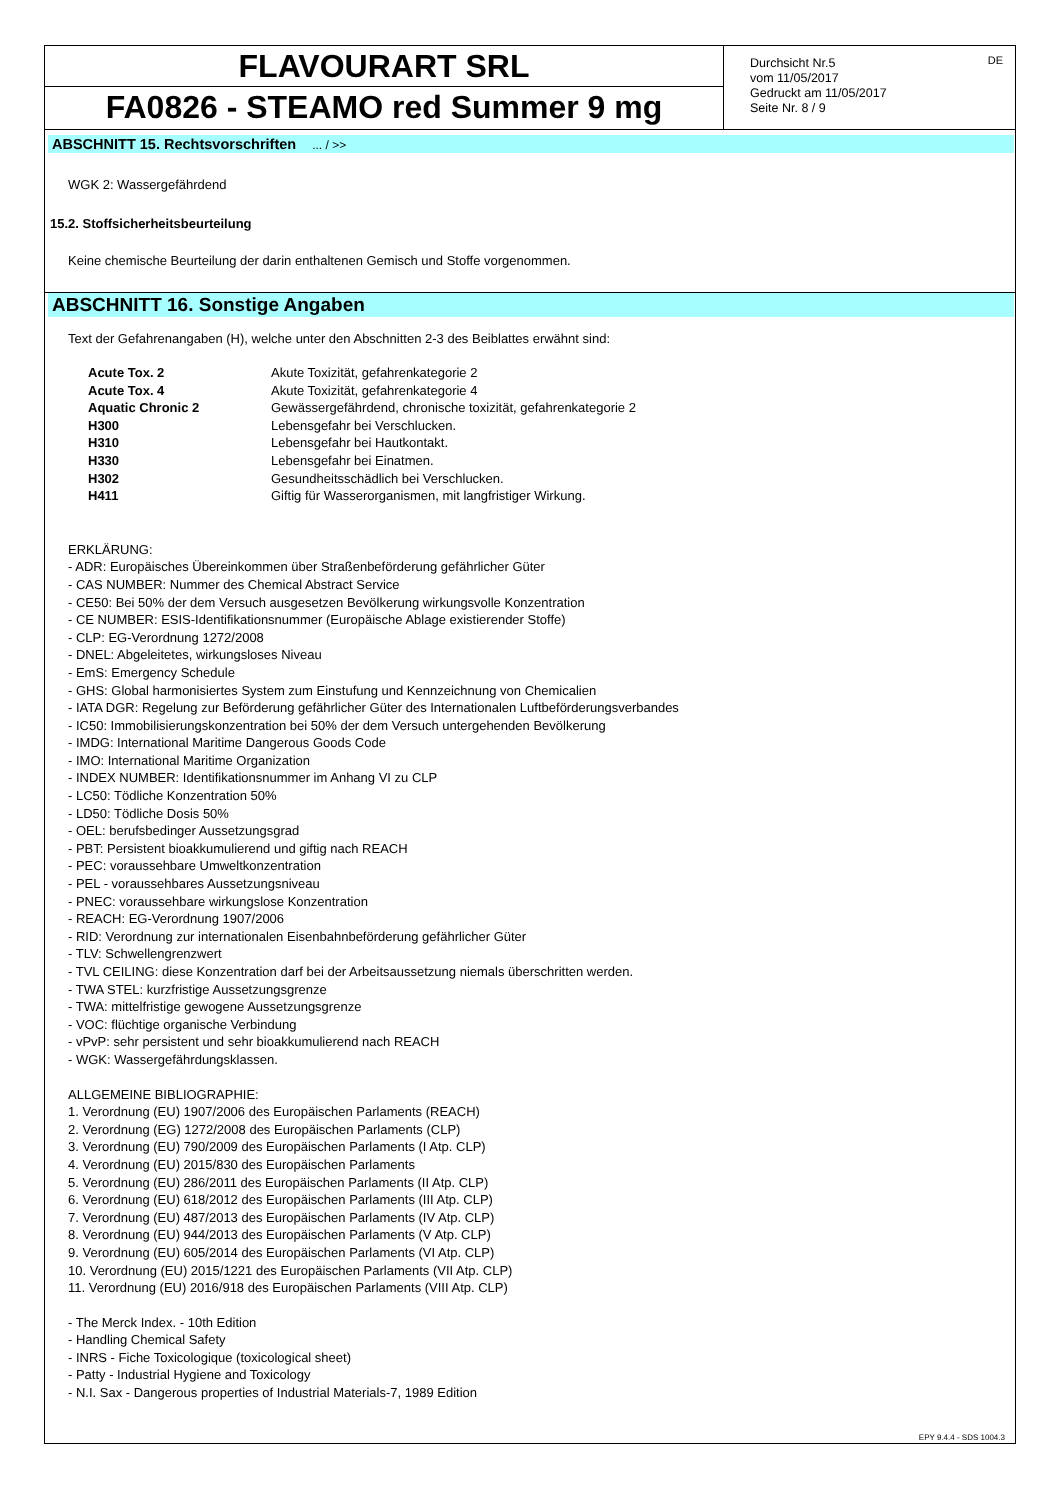FLAVOURART SRL
FA0826 - STEAMO red Summer 9 mg
DE
Durchsicht Nr.5
vom 11/05/2017
Gedruckt am 11/05/2017
Seite Nr. 8 / 9
ABSCHNITT 15. Rechtsvorschriften ... / >>
WGK 2: Wassergefährdend
15.2. Stoffsicherheitsbeurteilung
Keine chemische Beurteilung der darin enthaltenen Gemisch und Stoffe vorgenommen.
ABSCHNITT 16. Sonstige Angaben
Text der Gefahrenangaben (H), welche unter den Abschnitten 2-3 des Beiblattes erwähnt sind:
| Acute Tox. 2 | Akute Toxizität, gefahrenkategorie 2 |
| Acute Tox. 4 | Akute Toxizität, gefahrenkategorie 4 |
| Aquatic Chronic 2 | Gewässergefährdend, chronische toxizität, gefahrenkategorie 2 |
| H300 | Lebensgefahr bei Verschlucken. |
| H310 | Lebensgefahr bei Hautkontakt. |
| H330 | Lebensgefahr bei Einatmen. |
| H302 | Gesundheitsschädlich bei Verschlucken. |
| H411 | Giftig für Wasserorganismen, mit langfristiger Wirkung. |
ERKLÄRUNG:
- ADR: Europäisches Übereinkommen über Straßenbeförderung gefährlicher Güter
- CAS NUMBER: Nummer des Chemical Abstract Service
- CE50: Bei 50% der dem Versuch ausgesetzen Bevölkerung wirkungsvolle Konzentration
- CE NUMBER: ESIS-Identifikationsnummer (Europäische Ablage existierender Stoffe)
- CLP: EG-Verordnung 1272/2008
- DNEL: Abgeleitetes, wirkungsloses Niveau
- EmS: Emergency Schedule
- GHS: Global harmonisiertes System zum Einstufung und Kennzeichnung von Chemicalien
- IATA DGR: Regelung zur Beförderung gefährlicher Güter des Internationalen Luftbeförderungsverbandes
- IC50: Immobilisierungskonzentration bei 50% der dem Versuch untergehenden Bevölkerung
- IMDG: International Maritime Dangerous Goods Code
- IMO: International Maritime Organization
- INDEX NUMBER: Identifikationsnummer im Anhang VI zu CLP
- LC50: Tödliche Konzentration 50%
- LD50: Tödliche Dosis 50%
- OEL: berufsbedinger Aussetzungsgrad
- PBT: Persistent bioakkumulierend und giftig nach REACH
- PEC: voraussehbare Umweltkonzentration
- PEL - voraussehbares Aussetzungsniveau
- PNEC: voraussehbare wirkungslose Konzentration
- REACH: EG-Verordnung 1907/2006
- RID: Verordnung zur internationalen Eisenbahnbeförderung gefährlicher Güter
- TLV: Schwellengrenzwert
- TVL CEILING: diese Konzentration darf bei der Arbeitsaussetzung niemals überschritten werden.
- TWA STEL: kurzfristige Aussetzungsgrenze
- TWA: mittelfristige gewogene Aussetzungsgrenze
- VOC: flüchtige organische Verbindung
- vPvP: sehr persistent und sehr bioakkumulierend nach REACH
- WGK: Wassergefährdungsklassen.
ALLGEMEINE BIBLIOGRAPHIE:
1. Verordnung (EU) 1907/2006 des Europäischen Parlaments (REACH)
2. Verordnung (EG) 1272/2008 des Europäischen Parlaments (CLP)
3. Verordnung (EU) 790/2009 des Europäischen Parlaments (I Atp. CLP)
4. Verordnung (EU) 2015/830 des Europäischen Parlaments
5. Verordnung (EU) 286/2011 des Europäischen Parlaments (II Atp. CLP)
6. Verordnung (EU) 618/2012 des Europäischen Parlaments (III Atp. CLP)
7. Verordnung (EU) 487/2013 des Europäischen Parlaments (IV Atp. CLP)
8. Verordnung (EU) 944/2013 des Europäischen Parlaments (V Atp. CLP)
9. Verordnung (EU) 605/2014 des Europäischen Parlaments (VI Atp. CLP)
10. Verordnung (EU) 2015/1221 des Europäischen Parlaments (VII Atp. CLP)
11. Verordnung (EU) 2016/918 des Europäischen Parlaments (VIII Atp. CLP)
- The Merck Index. - 10th Edition
- Handling Chemical Safety
- INRS - Fiche Toxicologique (toxicological sheet)
- Patty - Industrial Hygiene and Toxicology
- N.I. Sax - Dangerous properties of Industrial Materials-7, 1989 Edition
EPY 9.4.4 - SDS 1004.3